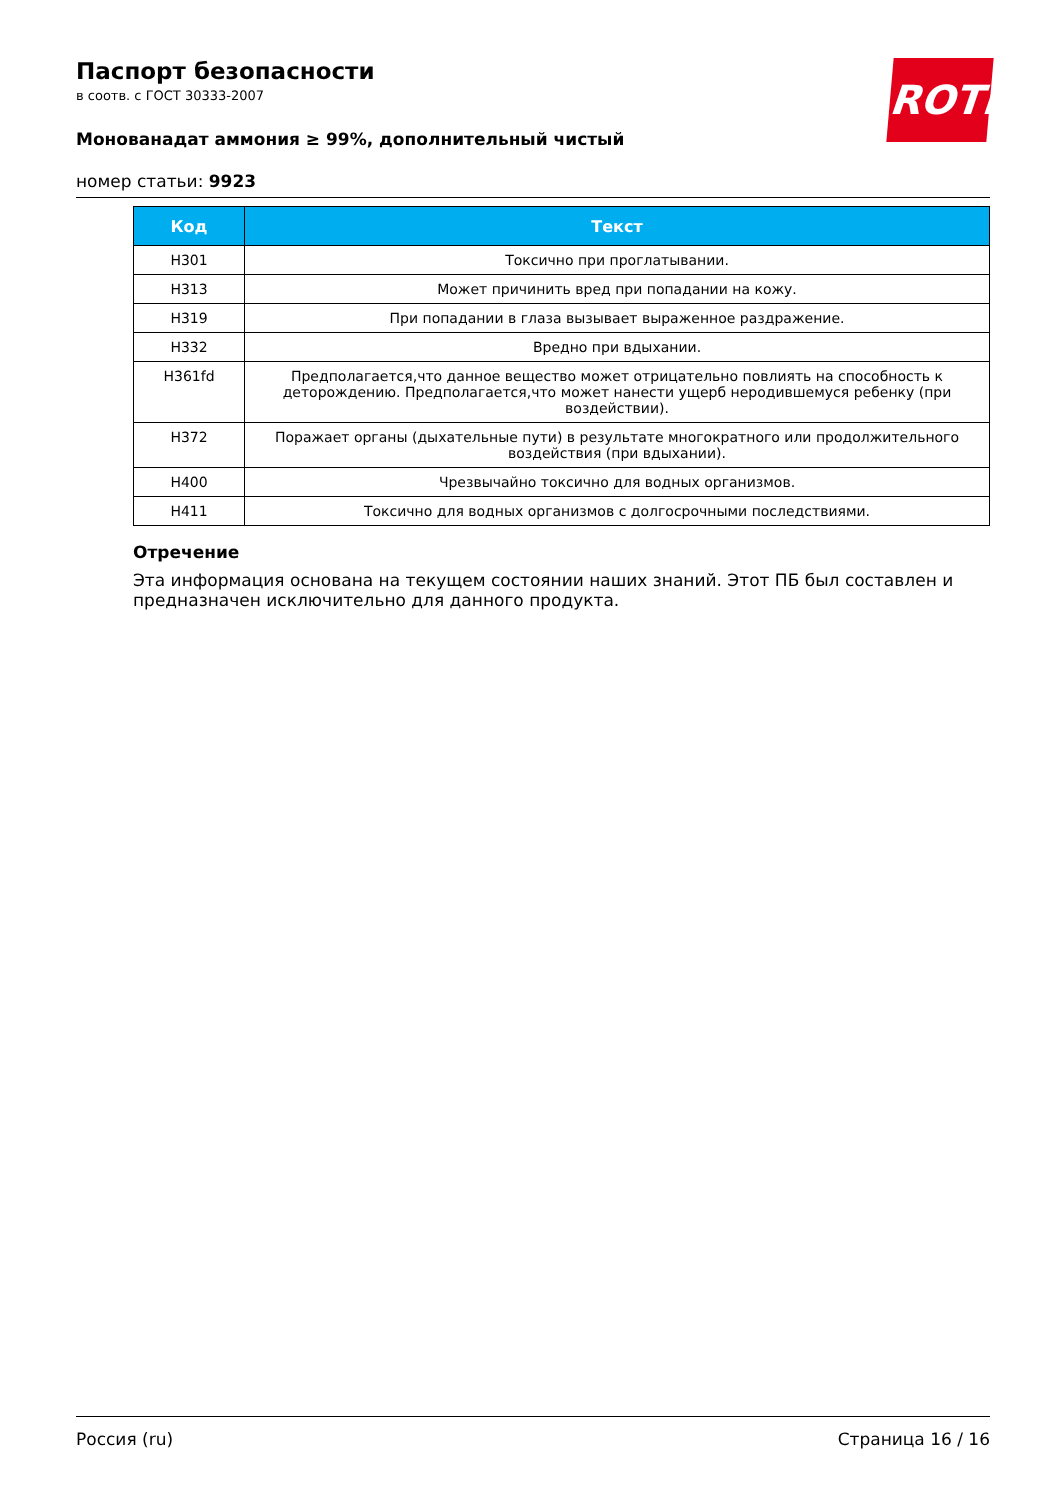ROTH
Паспорт безопасности
в соотв. с ГОСТ 30333-2007
Мoнoвaнaдaт аммония ≥ 99%, дополнительный чистый
номер статьи: 9923
| Код | Текст |
| --- | --- |
| H301 | Токсично при проглатывании. |
| H313 | Может причинить вред при попадании на кожу. |
| H319 | При попадании в глаза вызывает выраженное раздражение. |
| H332 | Вредно при вдыхании. |
| H361fd | Предполагается,что данное вещество может отрицательно повлиять на способность к деторождению. Предполагается,что может нанести ущерб неродившемуся ребенку (при воздействии). |
| H372 | Поражает органы (дыхательные пути) в результате многократного или продолжительного воздействия (при вдыхании). |
| H400 | Чрезвычайно токсично для водных организмов. |
| H411 | Токсично для водных организмов с долгосрочными последствиями. |
Отречение
Эта информация основана на текущем состоянии наших знаний. Этот ПБ был составлен и предназначен исключительно для данного продукта.
Россия (ru) Страница 16 / 16